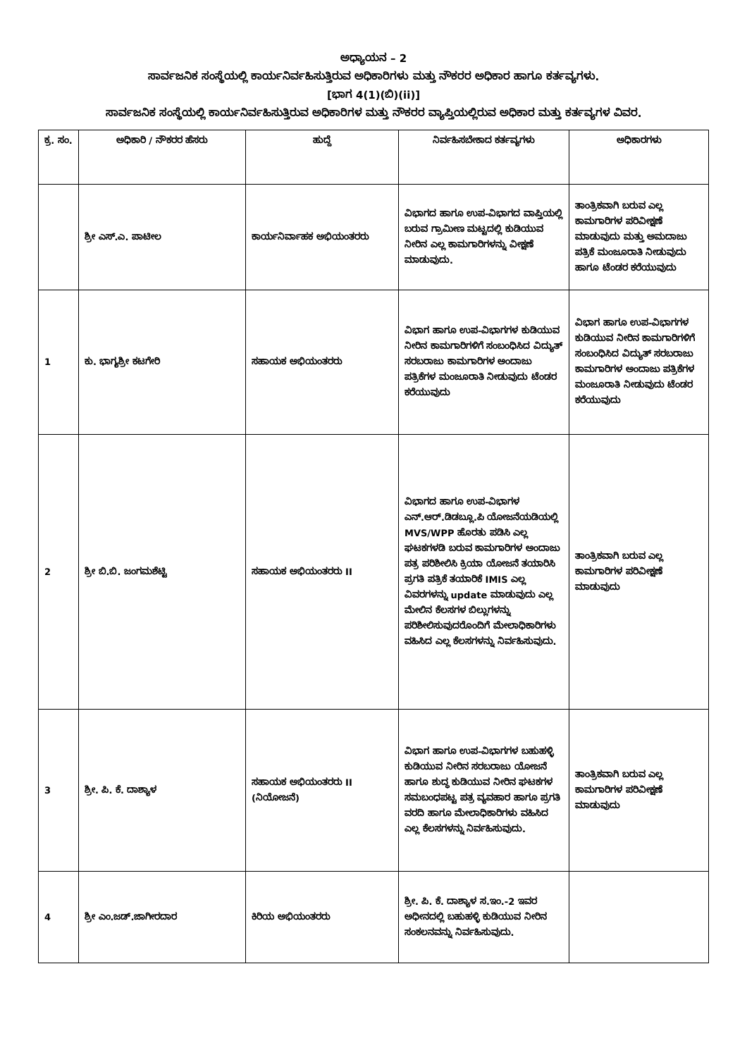ಅಧ್ಯಾಯನ – 2
ಸಾರ್ವಜನಿಕ ಸಂಸ್ಥೆಯಲ್ಲಿ ಕಾರ್ಯನಿರ್ವಹಿಸುತ್ತಿರುವ ಅಧಿಕಾರಿಗಳು ಮತ್ತು ನೌಕರರ ಅಧಿಕಾರ ಹಾಗೂ ಕರ್ತವ್ಯಗಳು.
[ಭಾಗ 4(1)(ಬಿ)(ii)]
ಸಾರ್ವಜನಿಕ ಸಂಸ್ಥೆಯಲ್ಲಿ ಕಾರ್ಯನಿರ್ವಹಿಸುತ್ತಿರುವ ಅಧಿಕಾರಿಗಳ ಮತ್ತು ನೌಕರರ ವ್ಯಾಪ್ತಿಯಲ್ಲಿರುವ ಅಧಿಕಾರ ಮತ್ತು ಕರ್ತವ್ಯಗಳ ವಿವರ.
| ಕ್ರ. ಸಂ. | ಅಧಿಕಾರಿ / ನೌಕರರ ಹೆಸರು | ಹುದ್ದೆ | ನಿರ್ವಹಿಸಬೇಕಾದ ಕರ್ತವ್ಯಗಳು | ಅಧಿಕಾರಗಳು |
| --- | --- | --- | --- | --- |
| | ಶ್ರೀ ಎಸ್.ಎ. ಪಾಟೀಲ | ಕಾರ್ಯನಿರ್ವಾಹಕ ಅಭಿಯಂತರರು | ವಿಭಾಗದ ಹಾಗೂ ಉಪ-ವಿಭಾಗದ ವಾಪ್ತಿಯಲ್ಲಿ ಬರುವ ಗ್ರಾಮೀಣ ಮಟ್ಟದಲ್ಲಿ ಕುಡಿಯುವ ನೀರಿನ ಎಲ್ಲ ಕಾಮಗಾರಿಗಳನ್ನು ವೀಕ್ಷಣೆ ಮಾಡುವುದು. | ತಾಂತ್ರಿಕವಾಗಿ ಬರುವ ಎಲ್ಲ ಕಾಮಗಾರಿಗಳ ಪರಿವೀಕ್ಷಣೆ ಮಾಡುವುದು ಮತ್ತು ಅಮದಾಜು ಪತ್ರಿಕೆ ಮಂಜೂರಾತಿ ನೀಡುವುದು ಹಾಗೂ ಟೆಂಡರ ಕರೆಯುವುದು |
| 1 | ಕು. ಭಾಗ್ಯಶ್ರೀ ಕಟಗೇರಿ | ಸಹಾಯಕ ಅಭಿಯಂತರರು | ವಿಭಾಗ ಹಾಗೂ ಉಪ-ವಿಭಾಗಗಳ ಕುಡಿಯುವ ನೀರಿನ ಕಾಮಗಾರಿಗಳಿಗೆ ಸಂಬಂಧಿಸಿದ ವಿದ್ಯುತ್ ಸರಬರಾಜು ಕಾಮಗಾರಿಗಳ ಅಂದಾಜು ಪತ್ರಿಕೆಗಳ ಮಂಜೂರಾತಿ ನೀಡುವುದು ಟೆಂಡರ ಕರೆಯುವುದು | ವಿಭಾಗ ಹಾಗೂ ಉಪ-ವಿಭಾಗಗಳ ಕುಡಿಯುವ ನೀರಿನ ಕಾಮಗಾರಿಗಳಿಗೆ ಸಂಬಂಧಿಸಿದ ವಿದ್ಯುತ್ ಸರಬರಾಜು ಕಾಮಗಾರಿಗಳ ಅಂದಾಜು ಪತ್ರಿಕೆಗಳ ಮಂಜೂರಾತಿ ನೀಡುವುದು ಟೆಂಡರ ಕರೆಯುವುದು |
| 2 | ಶ್ರೀ ಬಿ.ಬಿ. ಜಂಗಮಶೆಟ್ಟಿ | ಸಹಾಯಕ ಅಭಿಯಂತರರು II | ವಿಭಾಗದ ಹಾಗೂ ಉಪ-ವಿಭಾಗಳ ಎನ್.ಆರ್.ಡಿಡಬ್ಲೂ.ಪಿ ಯೋಜನೆಯಡಿಯಲ್ಲಿ MVS/WPP ಹೊರತು ಪಡಿಸಿ ಎಲ್ಲ ಘಟಕಗಳಡಿ ಬರುವ ಕಾಮಗಾರಿಗಳ ಅಂದಾಜು ಪತ್ರ ಪರಿಶೀಲಿಸಿ ಕ್ರಿಯಾ ಯೋಜನೆ ತಯಾರಿಸಿ ಪ್ರಗತಿ ಪತ್ರಿಕೆ ತಯಾರಿಕೆ IMIS ಎಲ್ಲ ವಿವರಗಳನ್ನು update ಮಾಡುವುದು ಎಲ್ಲ ಮೇಲಿನ ಕೆಲಸಗಳ ಬಿಲ್ಲುಗಳನ್ನು ಪರಿಶೀಲಿಸುವುದರೊಂದಿಗೆ ಮೇಲಾಧಿಕಾರಿಗಳು ವಹಿಸಿದ ಎಲ್ಲ ಕೆಲಸಗಳನ್ನು ನಿರ್ವಹಿಸುವುದು. | ತಾಂತ್ರಿಕವಾಗಿ ಬರುವ ಎಲ್ಲ ಕಾಮಗಾರಿಗಳ ಪರಿವೀಕ್ಷಣೆ ಮಾಡುವುದು |
| 3 | ಶ್ರೀ. ಪಿ. ಕೆ. ದಾಶ್ಯಾಳ | ಸಹಾಯಕ ಅಭಿಯಂತರರು II (ನಿಯೋಜನೆ) | ವಿಭಾಗ ಹಾಗೂ ಉಪ-ವಿಭಾಗಗಳ ಬಹುಹಳ್ಳಿ ಕುಡಿಯುವ ನೀರಿನ ಸರಬರಾಜು ಯೋಜನೆ ಹಾಗೂ ಶುದ್ಧ ಕುಡಿಯುವ ನೀರಿನ ಘಟಕಗಳ ಸಮಬಂಧಪಟ್ಟ ಪತ್ರ ವ್ಯವಹಾರ ಹಾಗೂ ಪ್ರಗತಿ ವರದಿ ಹಾಗೂ ಮೇಲಾಧಿಕಾರಿಗಳು ವಹಿಸಿದ ಎಲ್ಲ ಕೆಲಸಗಳನ್ನು ನಿರ್ವಹಿಸುವುದು. | ತಾಂತ್ರಿಕವಾಗಿ ಬರುವ ಎಲ್ಲ ಕಾಮಗಾರಿಗಳ ಪರಿವೀಕ್ಷಣೆ ಮಾಡುವುದು |
| 4 | ಶ್ರೀ ಎಂ.ಜಡ್.ಜಾಗೀರದಾರ | ಕಿರಿಯ ಅಭಿಯಂತರರು | ಶ್ರೀ. ಪಿ. ಕೆ. ದಾಶ್ಯಾಳ ಸ.ಇಂ.-2 ಇವರ ಅಧೀನದಲ್ಲಿ ಬಹುಹಳ್ಳಿ ಕುಡಿಯುವ ನೀರಿನ ಸಂಕಲನವನ್ನು ನಿರ್ವಹಿಸುವುದು. | |